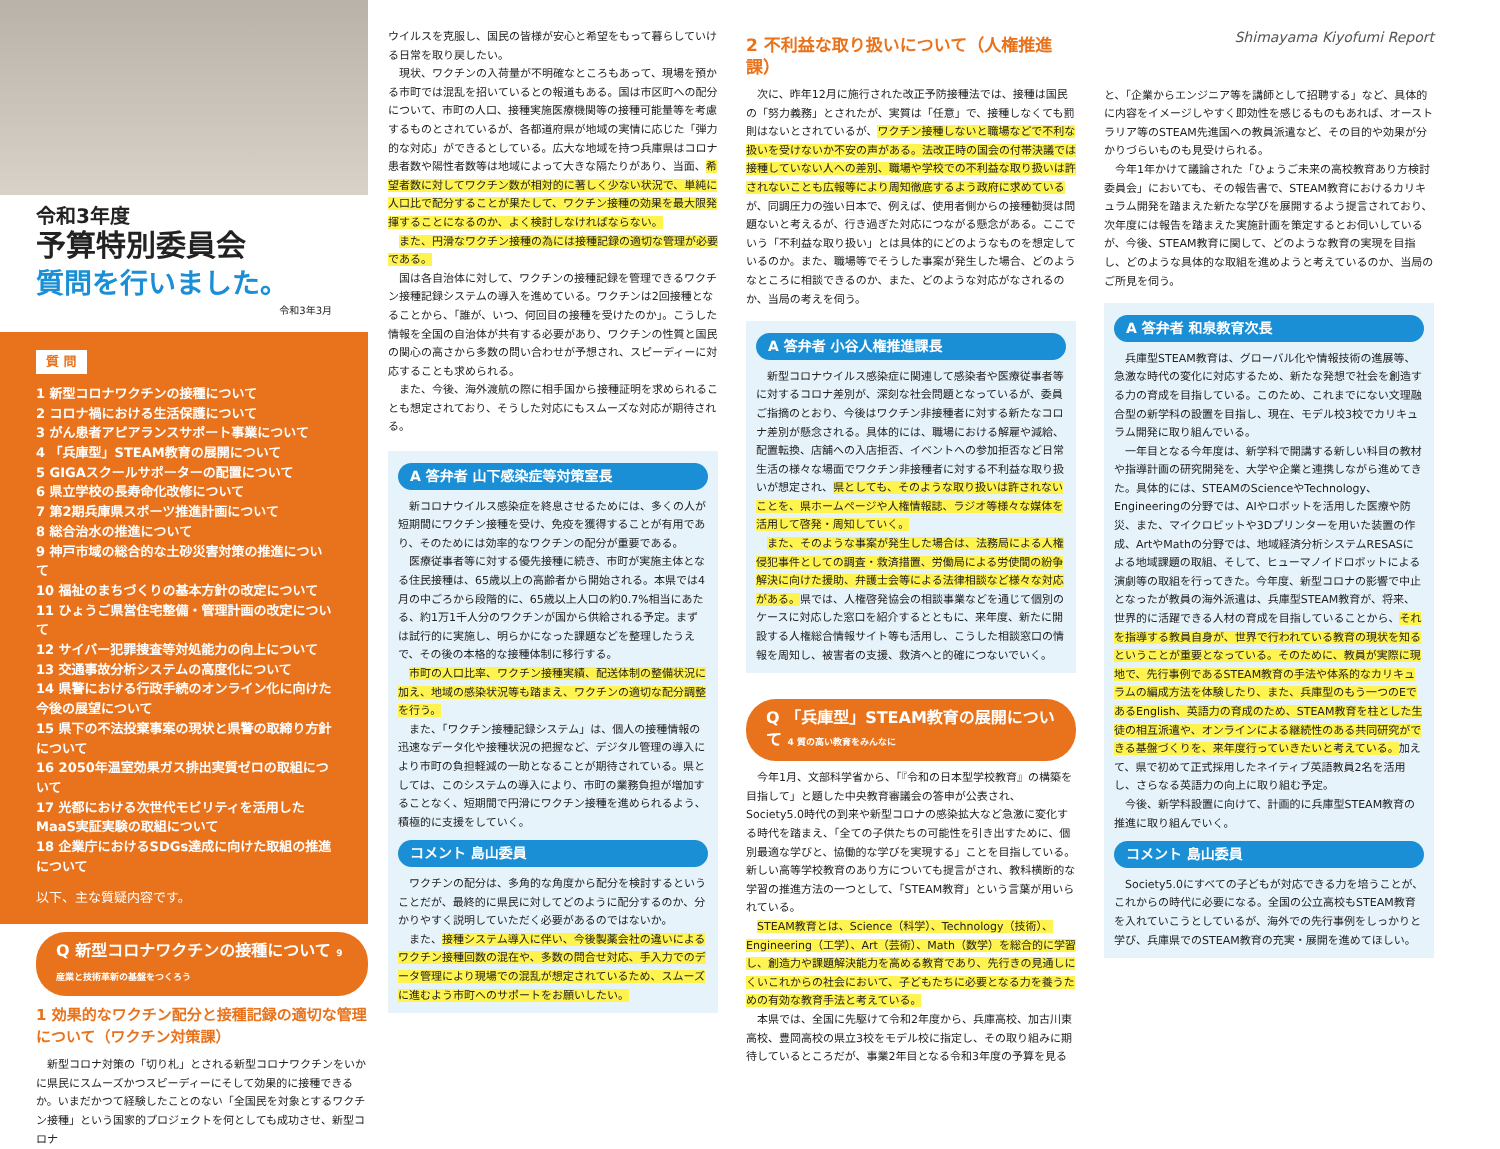令和3年度
予算特別委員会
質問を行いました。
令和3年3月
質 問
1 新型コロナワクチンの接種について
2 コロナ禍における生活保護について
3 がん患者アピアランスサポート事業について
4 「兵庫型」STEAM教育の展開について
5 GIGAスクールサポーターの配置について
6 県立学校の長寿命化改修について
7 第2期兵庫県スポーツ推進計画について
8 総合治水の推進について
9 神戸市域の総合的な土砂災害対策の推進について
10 福祉のまちづくりの基本方針の改定について
11 ひょうご県営住宅整備・管理計画の改定について
12 サイバー犯罪捜査等対処能力の向上について
13 交通事故分析システムの高度化について
14 県警における行政手続のオンライン化に向けた今後の展望について
15 県下の不法投棄事案の現状と県警の取締り方針について
16 2050年温室効果ガス排出実質ゼロの取組について
17 光都における次世代モビリティを活用したMaaS実証実験の取組について
18 企業庁におけるSDGs達成に向けた取組の推進について
以下、主な質疑内容です。
Q 新型コロナワクチンの接種について 9 産業と技術革新の基盤をつくろう
1 効果的なワクチン配分と接種記録の適切な管理について（ワクチン対策課）
新型コロナ対策の「切り札」とされる新型コロナワクチンをいかに県民にスムーズかつスピーディーにそして効果的に接種できるか。いまだかつて経験したことのない「全国民を対象とするワクチン接種」という国家的プロジェクトを何としても成功させ、新型コロナ
ウイルスを克服し、国民の皆様が安心と希望をもって暮らしていける日常を取り戻したい。
現状、ワクチンの入荷量が不明確なところもあって、現場を預かる市町では混乱を招いているとの報道もある。国は市区町への配分について、市町の人口、接種実施医療機関等の接種可能量等を考慮するものとされているが、各都道府県が地域の実情に応じた「弾力的な対応」ができるとしている。広大な地域を持つ兵庫県はコロナ患者数や陽性者数等は地域によって大きな隔たりがあり、当面、希望者数に対してワクチン数が相対的に著しく少ない状況で、単純に人口比で配分することが果たして、ワクチン接種の効果を最大限発揮することになるのか、よく検討しなければならない。
また、円滑なワクチン接種の為には接種記録の適切な管理が必要である。
国は各自治体に対して、ワクチンの接種記録を管理できるワクチン接種記録システムの導入を進めている。ワクチンは2回接種となることから、「誰が、いつ、何回目の接種を受けたのか」。こうした情報を全国の自治体が共有する必要があり、ワクチンの性質と国民の関心の高さから多数の問い合わせが予想され、スピーディーに対応することも求められる。
また、今後、海外渡航の際に相手国から接種証明を求められることも想定されており、そうした対応にもスムーズな対応が期待される。
A 答弁者 山下感染症等対策室長
新コロナウイルス感染症を終息させるためには、多くの人が短期間にワクチン接種を受け、免疫を獲得することが有用であり、そのためには効率的なワクチンの配分が重要である。
医療従事者等に対する優先接種に続き、市町が実施主体となる住民接種は、65歳以上の高齢者から開始される。本県では4月の中ごろから段階的に、65歳以上人口の約0.7%相当にあたる、約1万1千人分のワクチンが国から供給される予定。まずは試行的に実施し、明らかになった課題などを整理したうえで、その後の本格的な接種体制に移行する。
市町の人口比率、ワクチン接種実績、配送体制の整備状況に加え、地域の感染状況等も踏まえ、ワクチンの適切な配分調整を行う。
また、「ワクチン接種記録システム」は、個人の接種情報の迅速なデータ化や接種状況の把握など、デジタル管理の導入により市町の負担軽減の一助となることが期待されている。県としては、このシステムの導入により、市町の業務負担が増加することなく、短期間で円滑にワクチン接種を進められるよう、積極的に支援をしていく。
コメント 島山委員
ワクチンの配分は、多角的な角度から配分を検討するということだが、最終的に県民に対してどのように配分するのか、分かりやすく説明していただく必要があるのではないか。
また、接種システム導入に伴い、今後製薬会社の違いによるワクチン接種回数の混在や、多数の問合せ対応、手入力でのデータ管理により現場での混乱が想定されているため、スムーズに進むよう市町へのサポートをお願いしたい。
2 不利益な取り扱いについて（人権推進課）
次に、昨年12月に施行された改正予防接種法では、接種は国民の「努力義務」とされたが、実質は「任意」で、接種しなくても罰則はないとされているが、ワクチン接種しないと職場などで不利な扱いを受けないか不安の声がある。法改正時の国会の付帯決議では接種していない人への差別、職場や学校での不利益な取り扱いは許されないことも広報等により周知徹底するよう政府に求めているが、同調圧力の強い日本で、例えば、使用者側からの接種勧奨は問題ないと考えるが、行き過ぎた対応につながる懸念がある。ここでいう「不利益な取り扱い」とは具体的にどのようなものを想定しているのか。また、職場等でそうした事案が発生した場合、どのようなところに相談できるのか、また、どのような対応がなされるのか、当局の考えを伺う。
A 答弁者 小谷人権推進課長
新型コロナウイルス感染症に関連して感染者や医療従事者等に対するコロナ差別が、深刻な社会問題となっているが、委員ご指摘のとおり、今後はワクチン非接種者に対する新たなコロナ差別が懸念される。具体的には、職場における解雇や減給、配置転換、店舗への入店拒否、イベントへの参加拒否など日常生活の様々な場面でワクチン非接種者に対する不利益な取り扱いが想定され、県としても、そのような取り扱いは許されないことを、県ホームページや人権情報誌、ラジオ等様々な媒体を活用して啓発・周知していく。
また、そのような事案が発生した場合は、法務局による人権侵犯事件としての調査・救済措置、労働局による労使間の紛争解決に向けた援助、弁護士会等による法律相談など様々な対応がある。県では、人権啓発協会の相談事業などを通じて個別のケースに対応した窓口を紹介するとともに、来年度、新たに開設する人権総合情報サイト等も活用し、こうした相談窓口の情報を周知し、被害者の支援、救済へと的確につないでいく。
Q 「兵庫型」STEAM教育の展開について 4 質の高い教育をみんなに
今年1月、文部科学省から、「『令和の日本型学校教育』の構築を目指して」と題した中央教育審議会の答申が公表され、Society5.0時代の到来や新型コロナの感染拡大など急激に変化する時代を踏まえ、「全ての子供たちの可能性を引き出すために、個別最適な学びと、協働的な学びを実現する」ことを目指している。新しい高等学校教育のあり方についても提言がされ、教科横断的な学習の推進方法の一つとして、「STEAM教育」という言葉が用いられている。
STEAM教育とは、Science（科学）、Technology（技術）、Engineering（工学）、Art（芸術）、Math（数学）を総合的に学習し、創造力や課題解決能力を高める教育であり、先行きの見通しにくいこれからの社会において、子どもたちに必要となる力を養うための有効な教育手法と考えている。
本県では、全国に先駆けて令和2年度から、兵庫高校、加古川東高校、豊岡高校の県立3校をモデル校に指定し、その取り組みに期待しているところだが、事業2年目となる令和3年度の予算を見る
Shimayama Kiyofumi Report
と、「企業からエンジニア等を講師として招聘する」など、具体的に内容をイメージしやすく即効性を感じるものもあれば、オーストラリア等のSTEAM先進国への教員派遣など、その目的や効果が分かりづらいものも見受けられる。
今年1年かけて議論された「ひょうご未来の高校教育あり方検討委員会」においても、その報告書で、STEAM教育におけるカリキュラム開発を踏まえた新たな学びを展開するよう提言されており、次年度には報告を踏まえた実施計画を策定するとお伺いしているが、今後、STEAM教育に関して、どのような教育の実現を目指し、どのような具体的な取組を進めようと考えているのか、当局のご所見を伺う。
A 答弁者 和泉教育次長
兵庫型STEAM教育は、グローバル化や情報技術の進展等、急激な時代の変化に対応するため、新たな発想で社会を創造する力の育成を目指している。このため、これまでにない文理融合型の新学科の設置を目指し、現在、モデル校3校でカリキュラム開発に取り組んでいる。
一年目となる今年度は、新学科で開講する新しい科目の教材や指導計画の研究開発を、大学や企業と連携しながら進めてきた。具体的には、STEAMのScienceやTechnology、Engineeringの分野では、AIやロボットを活用した医療や防災、また、マイクロビットや3Dプリンターを用いた装置の作成、ArtやMathの分野では、地域経済分析システムRESASによる地域課題の取組、そして、ヒューマノイドロボットによる演劇等の取組を行ってきた。今年度、新型コロナの影響で中止となったが教員の海外派遣は、兵庫型STEAM教育が、将来、世界的に活躍できる人材の育成を目指していることから、それを指導する教員自身が、世界で行われている教育の現状を知るということが重要となっている。そのために、教員が実際に現地で、先行事例であるSTEAM教育の手法や体系的なカリキュラムの編成方法を体験したり、また、兵庫型のもう一つのEであるEnglish、英語力の育成のため、STEAM教育を柱とした生徒の相互派遣や、オンラインによる継続性のある共同研究ができる基盤づくりを、来年度行っていきたいと考えている。加えて、県で初めて正式採用したネイティブ英語教員2名を活用し、さらなる英語力の向上に取り組む予定。
今後、新学科設置に向けて、計画的に兵庫型STEAM教育の推進に取り組んでいく。
コメント 島山委員
Society5.0にすべての子どもが対応できる力を培うことが、これからの時代に必要になる。全国の公立高校もSTEAM教育を入れていこうとしているが、海外での先行事例をしっかりと学び、兵庫県でのSTEAM教育の充実・展開を進めてほしい。